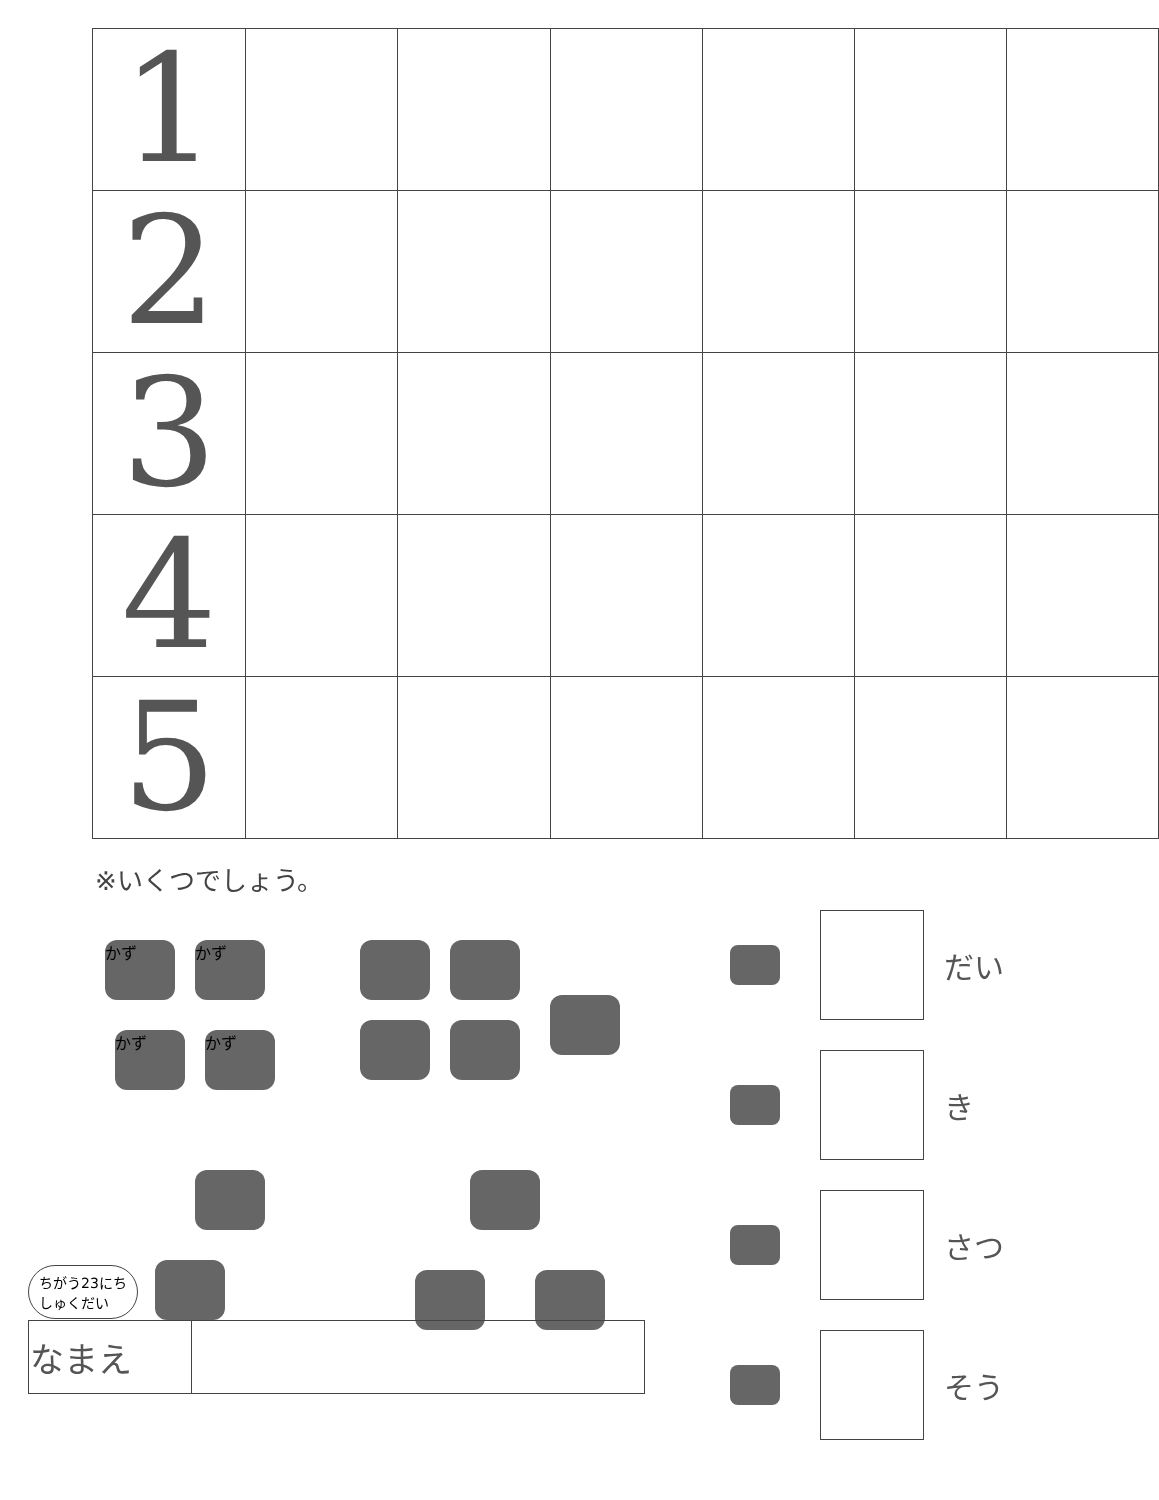| 1 | | | | | | |
| 2 | | | | | | |
| 3 | | | | | | |
| 4 | | | | | | |
| 5 | | | | | | |
※いくつでしょう。
かず かず
かず かず
だい
き
さつ
そう
ちがう23にち
しゅくだい
| なまえ | |